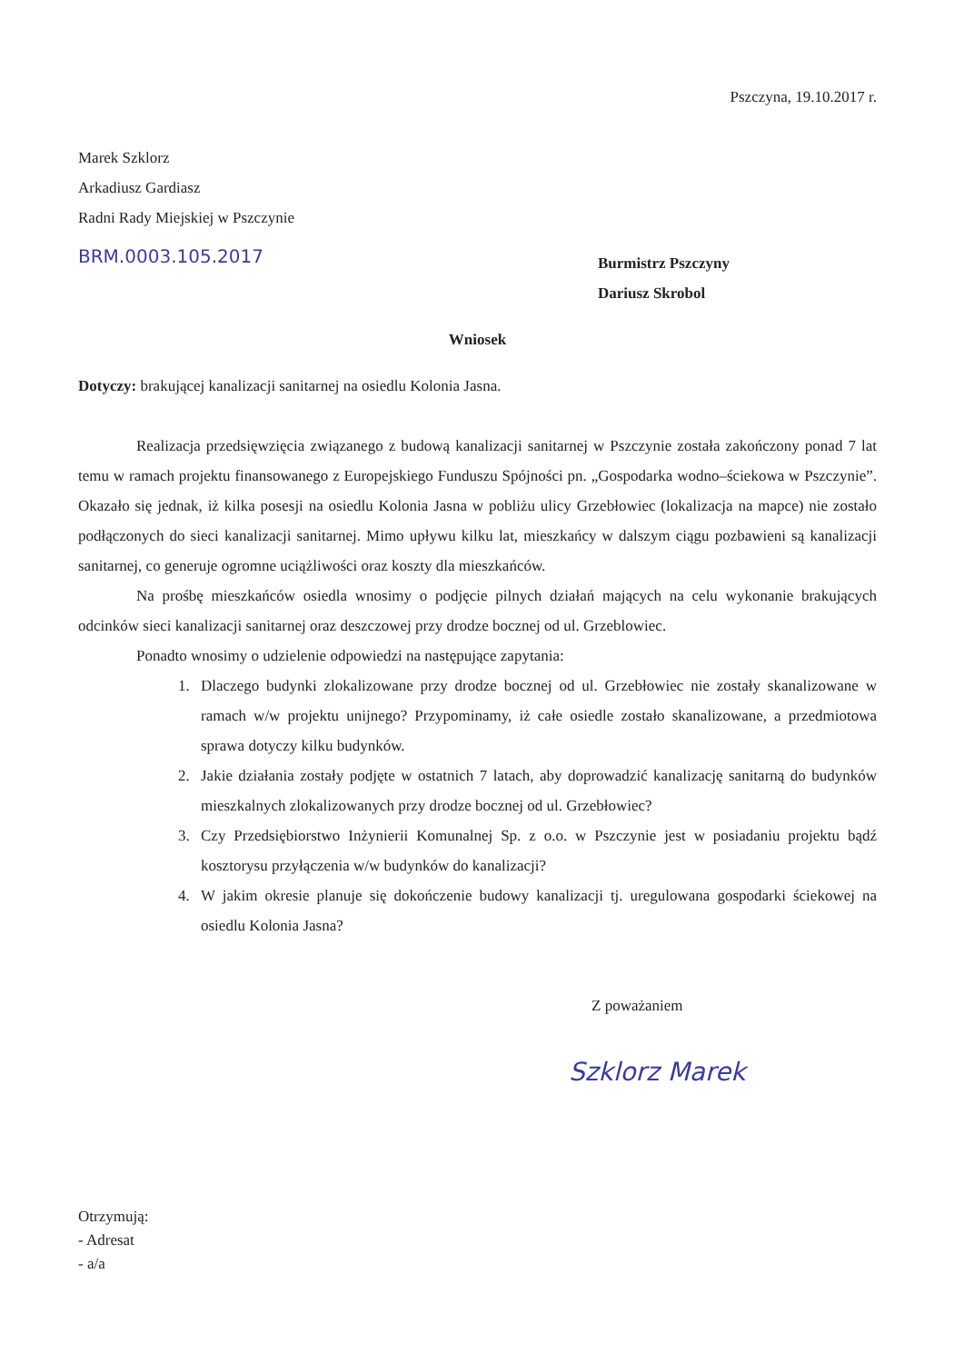Pszczyna, 19.10.2017 r.
Marek Szklorz
Arkadiusz Gardiasz
Radni Rady Miejskiej w Pszczynie
BRM.0003.105.2017
Burmistrz Pszczyny
Dariusz Skrobol
Wniosek
Dotyczy: brakującej kanalizacji sanitarnej na osiedlu Kolonia Jasna.
Realizacja przedsięwzięcia związanego z budową kanalizacji sanitarnej w Pszczynie została zakończony ponad 7 lat temu w ramach projektu finansowanego z Europejskiego Funduszu Spójności pn. „Gospodarka wodno–ściekowa w Pszczynie”. Okazało się jednak, iż kilka posesji na osiedlu Kolonia Jasna w pobliżu ulicy Grzebłowiec (lokalizacja na mapce) nie zostało podłączonych do sieci kanalizacji sanitarnej. Mimo upływu kilku lat, mieszkańcy w dalszym ciągu pozbawieni są kanalizacji sanitarnej, co generuje ogromne uciążliwości oraz koszty dla mieszkańców.
Na prośbę mieszkańców osiedla wnosimy o podjęcie pilnych działań mających na celu wykonanie brakujących odcinków sieci kanalizacji sanitarnej oraz deszczowej przy drodze bocznej od ul. Grzeblowiec.
Ponadto wnosimy o udzielenie odpowiedzi na następujące zapytania:
1. Dlaczego budynki zlokalizowane przy drodze bocznej od ul. Grzebłowiec nie zostały skanalizowane w ramach w/w projektu unijnego? Przypominamy, iż całe osiedle zostało skanalizowane, a przedmiotowa sprawa dotyczy kilku budynków.
2. Jakie działania zostały podjęte w ostatnich 7 latach, aby doprowadzić kanalizację sanitarną do budynków mieszkalnych zlokalizowanych przy drodze bocznej od ul. Grzebłowiec?
3. Czy Przedsiębiorstwo Inżynierii Komunalnej Sp. z o.o. w Pszczynie jest w posiadaniu projektu bądź kosztorysu przyłączenia w/w budynków do kanalizacji?
4. W jakim okresie planuje się dokończenie budowy kanalizacji tj. uregulowana gospodarki ściekowej na osiedlu Kolonia Jasna?
Z poważaniem
Szklorz Marek
Otrzymują:
- Adresat
- a/a